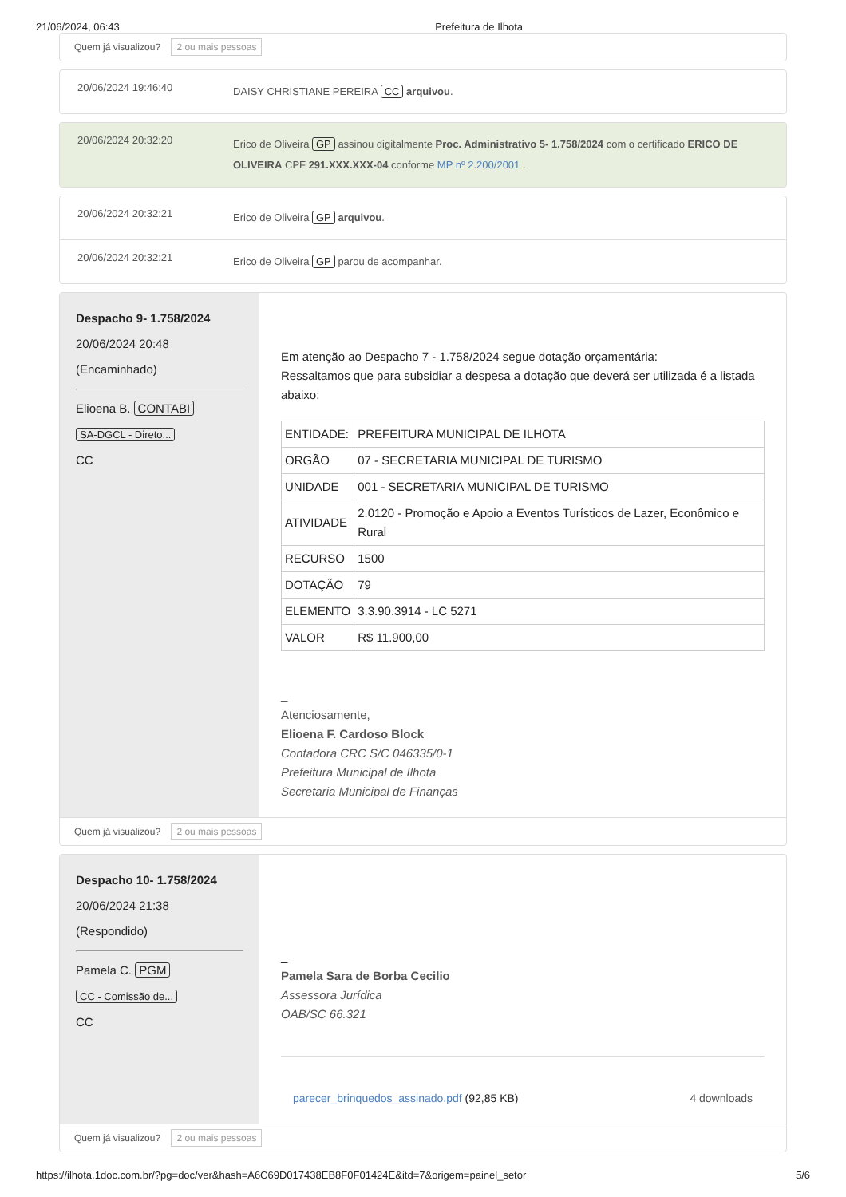21/06/2024, 06:43 Prefeitura de Ilhota
Quem já visualizou? 2 ou mais pessoas
20/06/2024 19:46:40
DAISY CHRISTIANE PEREIRA CC arquivou.
20/06/2024 20:32:20
Erico de Oliveira GP assinou digitalmente Proc. Administrativo 5- 1.758/2024 com o certificado ERICO DE OLIVEIRA CPF 291.XXX.XXX-04 conforme MP nº 2.200/2001 .
20/06/2024 20:32:21
Erico de Oliveira GP arquivou.
20/06/2024 20:32:21
Erico de Oliveira GP parou de acompanhar.
Despacho 9- 1.758/2024
20/06/2024 20:48
(Encaminhado)
Elioena B. CONTABI
SA-DGCL - Direto...
CC
Em atenção ao Despacho 7 - 1.758/2024 segue dotação orçamentária:
Ressaltamos que para subsidiar a despesa a dotação que deverá ser utilizada é a listada abaixo:
| ENTIDADE: | PREFEITURA MUNICIPAL DE ILHOTA |
| ORGÃO | 07 - SECRETARIA MUNICIPAL DE TURISMO |
| UNIDADE | 001 - SECRETARIA MUNICIPAL DE TURISMO |
| ATIVIDADE | 2.0120 - Promoção e Apoio a Eventos Turísticos de Lazer, Econômico e Rural |
| RECURSO | 1500 |
| DOTAÇÃO | 79 |
| ELEMENTO | 3.3.90.3914 - LC 5271 |
| VALOR | R$ 11.900,00 |
_
Atenciosamente,
Elioena F. Cardoso Block
Contadora CRC S/C 046335/0-1
Prefeitura Municipal de Ilhota
Secretaria Municipal de Finanças
Quem já visualizou? 2 ou mais pessoas
Despacho 10- 1.758/2024
20/06/2024 21:38
(Respondido)
Pamela C. PGM
CC - Comissão de...
CC
_
Pamela Sara de Borba Cecilio
Assessora Jurídica
OAB/SC 66.321
parecer_brinquedos_assinado.pdf (92,85 KB) 4 downloads
Quem já visualizou? 2 ou mais pessoas
https://ilhota.1doc.com.br/?pg=doc/ver&hash=A6C69D017438EB8F0F01424E&itd=7&origem=painel_setor 5/6